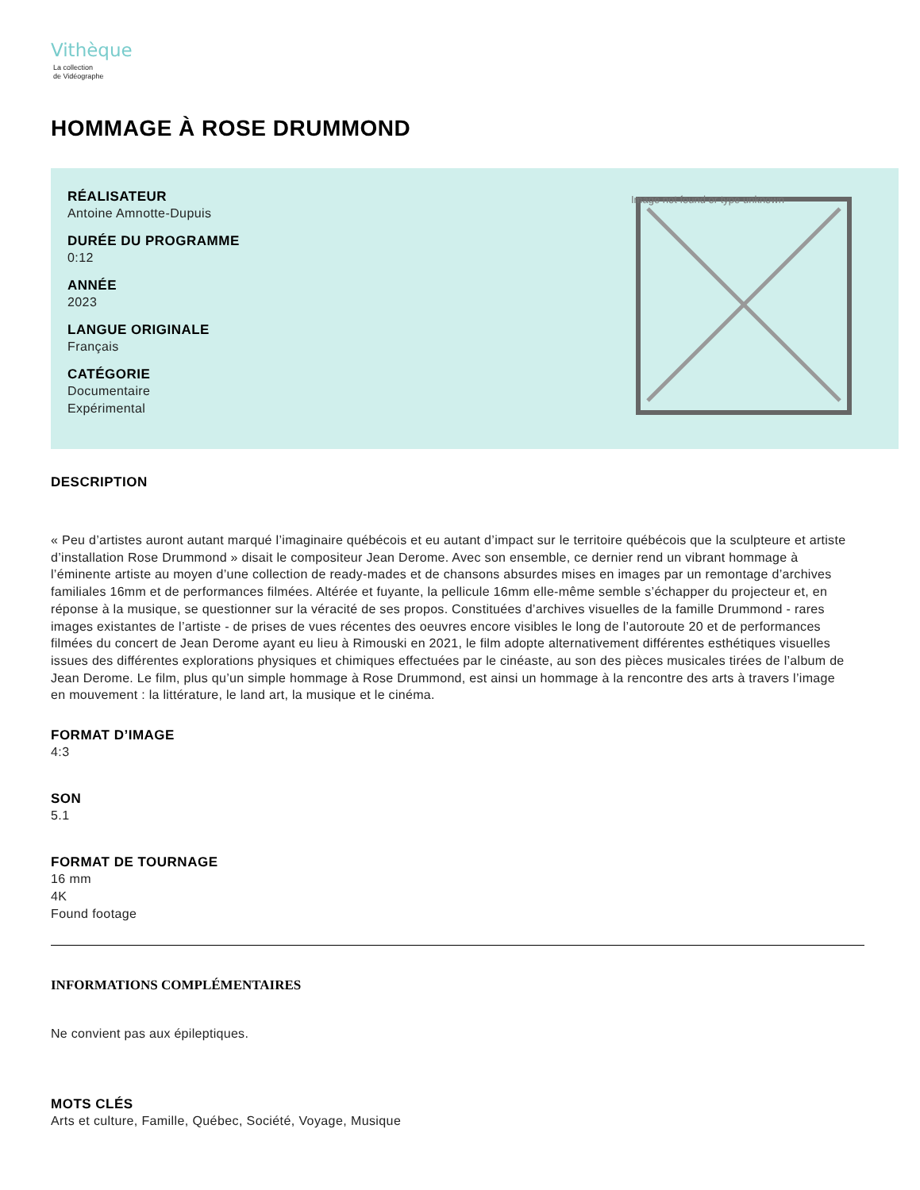Vithèque
La collection
de Vidéographe
HOMMAGE À ROSE DRUMMOND
RÉALISATEUR
Antoine Amnotte-Dupuis
DURÉE DU PROGRAMME
0:12
ANNÉE
2023
LANGUE ORIGINALE
Français
CATÉGORIE
Documentaire
Expérimental
Image not found or type unknown
DESCRIPTION
« Peu d’artistes auront autant marqué l’imaginaire québécois et eu autant d’impact sur le territoire québécois que la sculpteure et artiste d’installation Rose Drummond » disait le compositeur Jean Derome. Avec son ensemble, ce dernier rend un vibrant hommage à l’éminente artiste au moyen d’une collection de ready-mades et de chansons absurdes mises en images par un remontage d’archives familiales 16mm et de performances filmées. Altérée et fuyante, la pellicule 16mm elle-même semble s’échapper du projecteur et, en réponse à la musique, se questionner sur la véracité de ses propos. Constituées d’archives visuelles de la famille Drummond - rares images existantes de l’artiste - de prises de vues récentes des oeuvres encore visibles le long de l’autoroute 20 et de performances filmées du concert de Jean Derome ayant eu lieu à Rimouski en 2021, le film adopte alternativement différentes esthétiques visuelles issues des différentes explorations physiques et chimiques effectuées par le cinéaste, au son des pièces musicales tirées de l’album de Jean Derome. Le film, plus qu’un simple hommage à Rose Drummond, est ainsi un hommage à la rencontre des arts à travers l’image en mouvement : la littérature, le land art, la musique et le cinéma.
FORMAT D’IMAGE
4:3
SON
5.1
FORMAT DE TOURNAGE
16 mm
4K
Found footage
INFORMATIONS COMPLÉMENTAIRES
Ne convient pas aux épileptiques.
MOTS CLÉS
Arts et culture, Famille, Québec, Société, Voyage, Musique